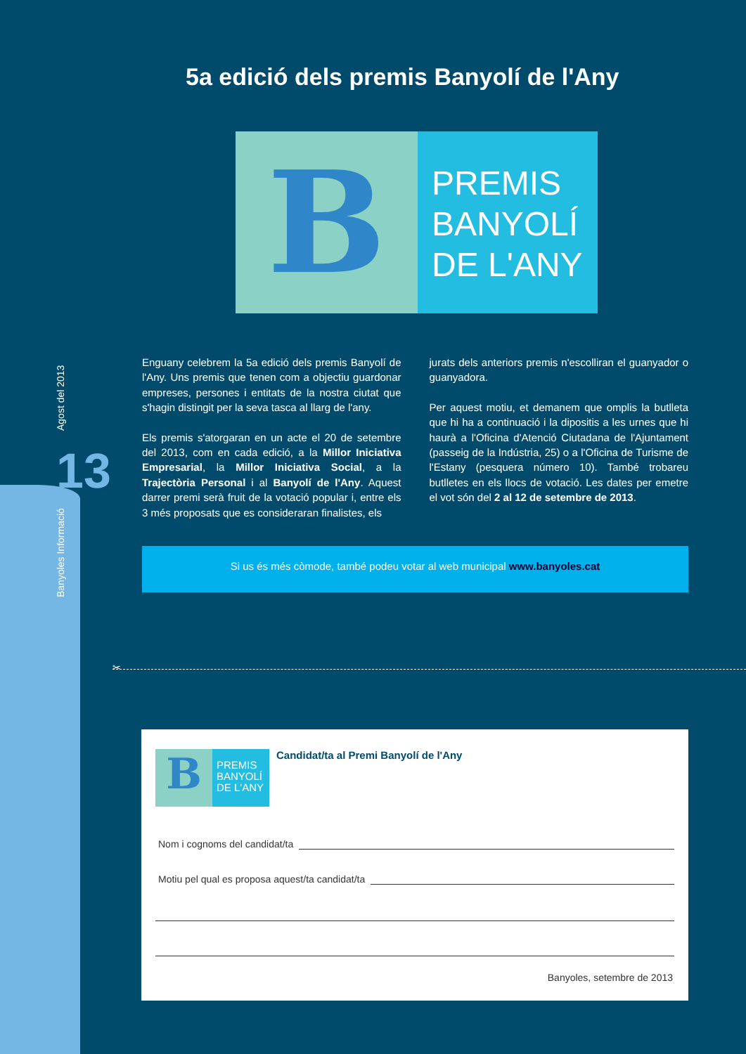Banyoles Informació Agost del 2013
13
5a edició dels premis Banyolí de l'Any
B
PREMIS
BANYOLÍ
DE L'ANY
Enguany celebrem la 5a edició dels premis Banyolí de l'Any. Uns premis que tenen com a objectiu guardonar empreses, persones i entitats de la nostra ciutat que s'hagin distingit per la seva tasca al llarg de l'any.
Els premis s'atorgaran en un acte el 20 de setembre del 2013, com en cada edició, a la Millor Iniciativa Empresarial, la Millor Iniciativa Social, a la Trajectòria Personal i al Banyolí de l'Any. Aquest darrer premi serà fruit de la votació popular i, entre els 3 més proposats que es consideraran finalistes, els
jurats dels anteriors premis n'escolliran el guanyador o guanyadora.
Per aquest motiu, et demanem que omplis la butlleta que hi ha a continuació i la dipositis a les urnes que hi haurà a l'Oficina d'Atenció Ciutadana de l'Ajuntament (passeig de la Indústria, 25) o a l'Oficina de Turisme de l'Estany (pesquera número 10). També trobareu butlletes en els llocs de votació. Les dates per emetre el vot són del 2 al 12 de setembre de 2013.
Si us és més còmode, també podeu votar al web municipal www.banyoles.cat
✂
B
PREMIS
BANYOLÍ
DE L'ANY
Candidat/ta al Premi Banyolí de l'Any
Nom i cognoms del candidat/ta
Motiu pel qual es proposa aquest/ta candidat/ta
Banyoles, setembre de 2013